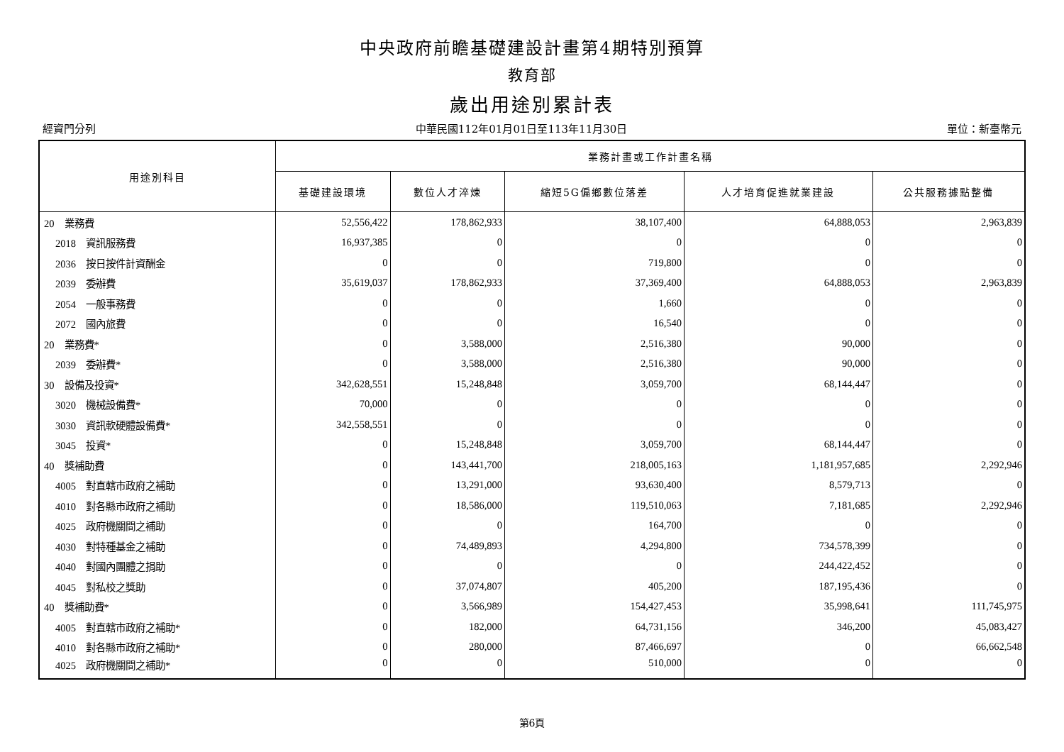中央政府前瞻基礎建設計畫第4期特別預算
教育部
歲出用途別累計表
經資門分列 中華民國112年01月01日至113年11月30日 單位：新臺幣元
| 用途別科目 | 業務計畫或工作計畫名稱 | | | | |
| --- | --- | --- | --- | --- | --- |
| | 基礎建設環境 | 數位人才淬煉 | 縮短5G偏鄉數位落差 | 人才培育促進就業建設 | 公共服務據點整備 |
| 20 業務費 | 52,556,422 | 178,862,933 | 38,107,400 | 64,888,053 | 2,963,839 |
| 2018 資訊服務費 | 16,937,385 | 0 | 0 | 0 | 0 |
| 2036 按日按件計資酬金 | 0 | 0 | 719,800 | 0 | 0 |
| 2039 委辦費 | 35,619,037 | 178,862,933 | 37,369,400 | 64,888,053 | 2,963,839 |
| 2054 一般事務費 | 0 | 0 | 1,660 | 0 | 0 |
| 2072 國內旅費 | 0 | 0 | 16,540 | 0 | 0 |
| 20 業務費* | 0 | 3,588,000 | 2,516,380 | 90,000 | 0 |
| 2039 委辦費* | 0 | 3,588,000 | 2,516,380 | 90,000 | 0 |
| 30 設備及投資* | 342,628,551 | 15,248,848 | 3,059,700 | 68,144,447 | 0 |
| 3020 機械設備費* | 70,000 | 0 | 0 | 0 | 0 |
| 3030 資訊軟硬體設備費* | 342,558,551 | 0 | 0 | 0 | 0 |
| 3045 投資* | 0 | 15,248,848 | 3,059,700 | 68,144,447 | 0 |
| 40 獎補助費 | 0 | 143,441,700 | 218,005,163 | 1,181,957,685 | 2,292,946 |
| 4005 對直轄市政府之補助 | 0 | 13,291,000 | 93,630,400 | 8,579,713 | 0 |
| 4010 對各縣市政府之補助 | 0 | 18,586,000 | 119,510,063 | 7,181,685 | 2,292,946 |
| 4025 政府機關間之補助 | 0 | 0 | 164,700 | 0 | 0 |
| 4030 對特種基金之補助 | 0 | 74,489,893 | 4,294,800 | 734,578,399 | 0 |
| 4040 對國內團體之捐助 | 0 | 0 | 0 | 244,422,452 | 0 |
| 4045 對私校之獎助 | 0 | 37,074,807 | 405,200 | 187,195,436 | 0 |
| 40 獎補助費* | 0 | 3,566,989 | 154,427,453 | 35,998,641 | 111,745,975 |
| 4005 對直轄市政府之補助* | 0 | 182,000 | 64,731,156 | 346,200 | 45,083,427 |
| 4010 對各縣市政府之補助* | 0 | 280,000 | 87,466,697 | 0 | 66,662,548 |
| 4025 政府機關間之補助* | 0 | 0 | 510,000 | 0 | 0 |
第6頁